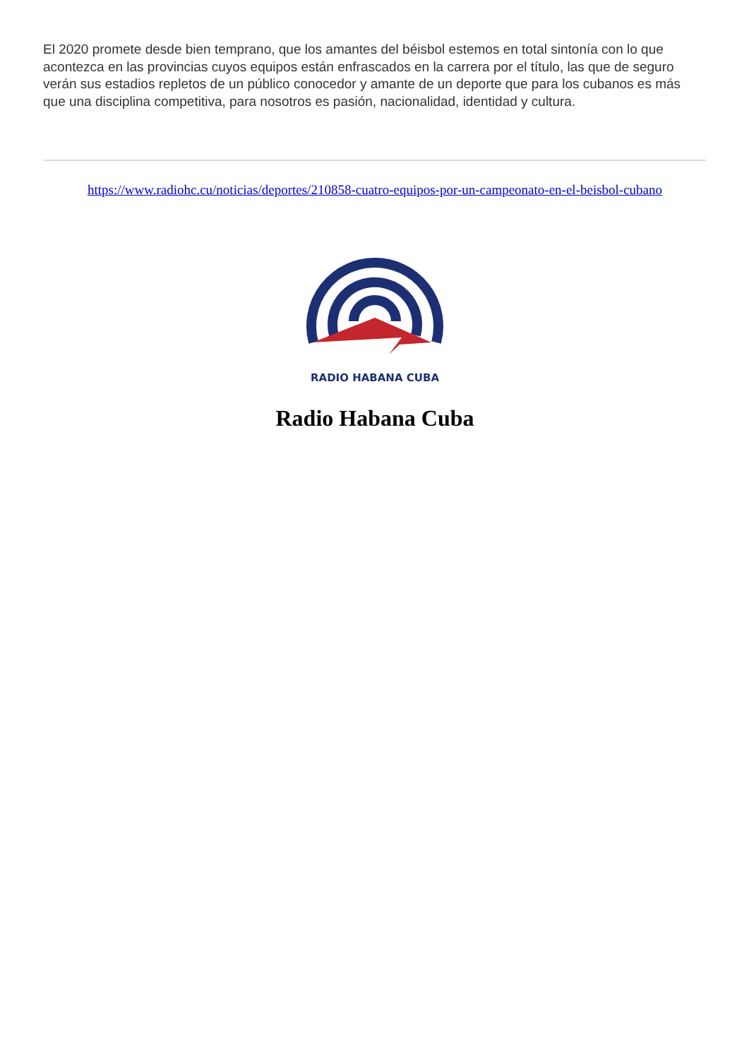El 2020 promete desde bien temprano, que los amantes del béisbol estemos en total sintonía con lo que acontezca en las provincias cuyos equipos están enfrascados en la carrera por el título, las que de seguro verán sus estadios repletos de un público conocedor y amante de un deporte que para los cubanos es más que una disciplina competitiva, para nosotros es pasión, nacionalidad, identidad y cultura.
https://www.radiohc.cu/noticias/deportes/210858-cuatro-equipos-por-un-campeonato-en-el-beisbol-cubano
RADIO HABANA CUBA
Radio Habana Cuba